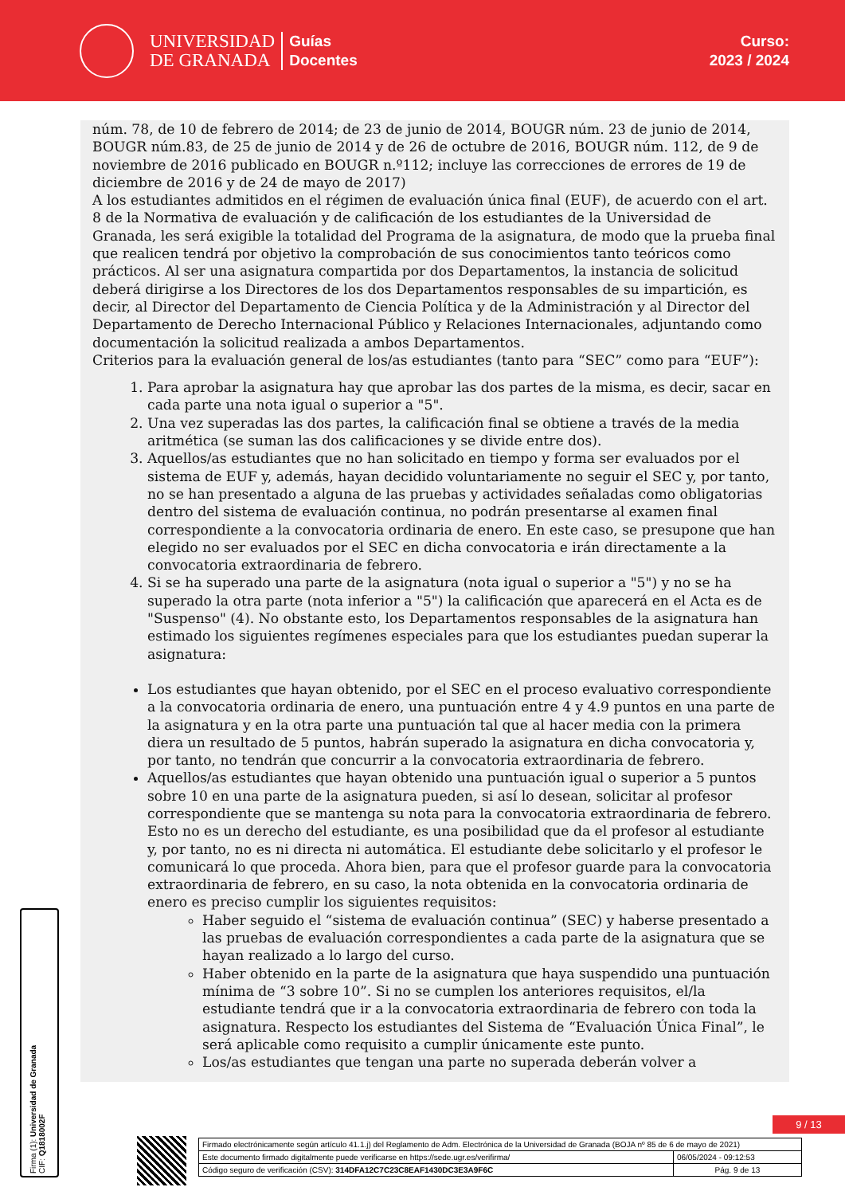UNIVERSIDAD
DE GRANADA
Guías
Docentes
Curso:
2023 / 2024
núm. 78, de 10 de febrero de 2014; de 23 de junio de 2014, BOUGR núm. 23 de junio de 2014, BOUGR núm.83, de 25 de junio de 2014 y de 26 de octubre de 2016, BOUGR núm. 112, de 9 de noviembre de 2016 publicado en BOUGR n.º112; incluye las correcciones de errores de 19 de diciembre de 2016 y de 24 de mayo de 2017)
A los estudiantes admitidos en el régimen de evaluación única final (EUF), de acuerdo con el art. 8 de la Normativa de evaluación y de calificación de los estudiantes de la Universidad de Granada, les será exigible la totalidad del Programa de la asignatura, de modo que la prueba final que realicen tendrá por objetivo la comprobación de sus conocimientos tanto teóricos como prácticos. Al ser una asignatura compartida por dos Departamentos, la instancia de solicitud deberá dirigirse a los Directores de los dos Departamentos responsables de su impartición, es decir, al Director del Departamento de Ciencia Política y de la Administración y al Director del Departamento de Derecho Internacional Público y Relaciones Internacionales, adjuntando como documentación la solicitud realizada a ambos Departamentos.
Criterios para la evaluación general de los/as estudiantes (tanto para “SEC” como para “EUF”):
1. Para aprobar la asignatura hay que aprobar las dos partes de la misma, es decir, sacar en cada parte una nota igual o superior a "5".
2. Una vez superadas las dos partes, la calificación final se obtiene a través de la media aritmética (se suman las dos calificaciones y se divide entre dos).
3. Aquellos/as estudiantes que no han solicitado en tiempo y forma ser evaluados por el sistema de EUF y, además, hayan decidido voluntariamente no seguir el SEC y, por tanto, no se han presentado a alguna de las pruebas y actividades señaladas como obligatorias dentro del sistema de evaluación continua, no podrán presentarse al examen final correspondiente a la convocatoria ordinaria de enero. En este caso, se presupone que han elegido no ser evaluados por el SEC en dicha convocatoria e irán directamente a la convocatoria extraordinaria de febrero.
4. Si se ha superado una parte de la asignatura (nota igual o superior a "5") y no se ha superado la otra parte (nota inferior a "5") la calificación que aparecerá en el Acta es de "Suspenso" (4). No obstante esto, los Departamentos responsables de la asignatura han estimado los siguientes regímenes especiales para que los estudiantes puedan superar la asignatura:
Los estudiantes que hayan obtenido, por el SEC en el proceso evaluativo correspondiente a la convocatoria ordinaria de enero, una puntuación entre 4 y 4.9 puntos en una parte de la asignatura y en la otra parte una puntuación tal que al hacer media con la primera diera un resultado de 5 puntos, habrán superado la asignatura en dicha convocatoria y, por tanto, no tendrán que concurrir a la convocatoria extraordinaria de febrero.
Aquellos/as estudiantes que hayan obtenido una puntuación igual o superior a 5 puntos sobre 10 en una parte de la asignatura pueden, si así lo desean, solicitar al profesor correspondiente que se mantenga su nota para la convocatoria extraordinaria de febrero. Esto no es un derecho del estudiante, es una posibilidad que da el profesor al estudiante y, por tanto, no es ni directa ni automática. El estudiante debe solicitarlo y el profesor le comunicará lo que proceda. Ahora bien, para que el profesor guarde para la convocatoria extraordinaria de febrero, en su caso, la nota obtenida en la convocatoria ordinaria de enero es preciso cumplir los siguientes requisitos:
Haber seguido el “sistema de evaluación continua” (SEC) y haberse presentado a las pruebas de evaluación correspondientes a cada parte de la asignatura que se hayan realizado a lo largo del curso.
Haber obtenido en la parte de la asignatura que haya suspendido una puntuación mínima de “3 sobre 10”. Si no se cumplen los anteriores requisitos, el/la estudiante tendrá que ir a la convocatoria extraordinaria de febrero con toda la asignatura. Respecto los estudiantes del Sistema de “Evaluación Única Final”, le será aplicable como requisito a cumplir únicamente este punto.
Los/as estudiantes que tengan una parte no superada deberán volver a
Firma (1): Universidad de Granada
CIF: Q1818002F
9 / 13
| Firmado electrónicamente según artículo 41.1.j) del Reglamento de Adm. Electrónica de la Universidad de Granada (BOJA nº 85 de 6 de mayo de 2021) | |
| Este documento firmado digitalmente puede verificarse en https://sede.ugr.es/verifirma/ | 06/05/2024 - 09:12:53 |
| Código seguro de verificación (CSV): 314DFA12C7C23C8EAF1430DC3E3A9F6C | Pág. 9 de 13 |